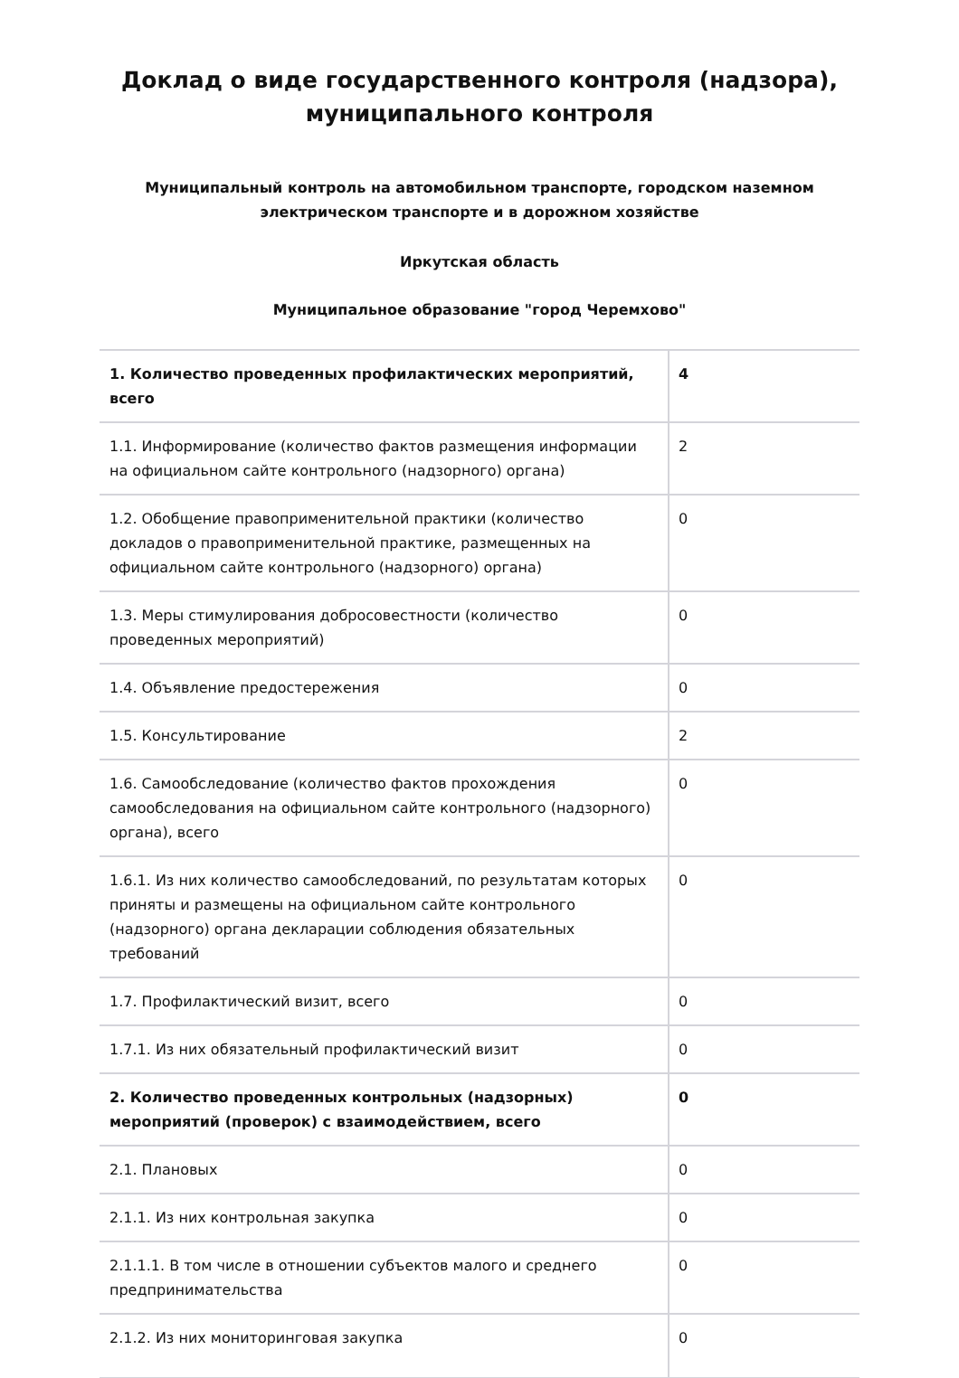Доклад о виде государственного контроля (надзора), муниципального контроля
Муниципальный контроль на автомобильном транспорте, городском наземном электрическом транспорте и в дорожном хозяйстве
Иркутская область
Муниципальное образование "город Черемхово"
| 1. Количество проведенных профилактических мероприятий, всего | 4 |
| 1.1. Информирование (количество фактов размещения информации на официальном сайте контрольного (надзорного) органа) | 2 |
| 1.2. Обобщение правоприменительной практики (количество докладов о правоприменительной практике, размещенных на официальном сайте контрольного (надзорного) органа) | 0 |
| 1.3. Меры стимулирования добросовестности (количество проведенных мероприятий) | 0 |
| 1.4. Объявление предостережения | 0 |
| 1.5. Консультирование | 2 |
| 1.6. Самообследование (количество фактов прохождения самообследования на официальном сайте контрольного (надзорного) органа), всего | 0 |
| 1.6.1. Из них количество самообследований, по результатам которых приняты и размещены на официальном сайте контрольного (надзорного) органа декларации соблюдения обязательных требований | 0 |
| 1.7. Профилактический визит, всего | 0 |
| 1.7.1. Из них обязательный профилактический визит | 0 |
| 2. Количество проведенных контрольных (надзорных) мероприятий (проверок) с взаимодействием, всего | 0 |
| 2.1. Плановых | 0 |
| 2.1.1. Из них контрольная закупка | 0 |
| 2.1.1.1. В том числе в отношении субъектов малого и среднего предпринимательства | 0 |
| 2.1.2. Из них мониторинговая закупка | 0 |